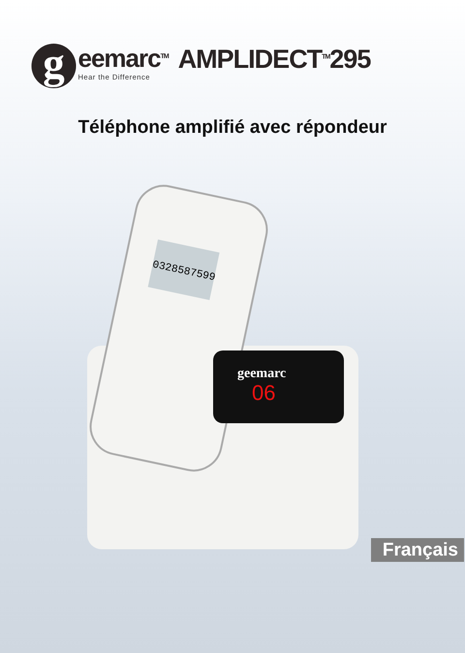g
eemarc<sup>TM</sup>
Hear the Difference
AMPLIDECT<sup>TM</sup>295
Téléphone amplifié avec répondeur
0328587599
geemarc
06
Français